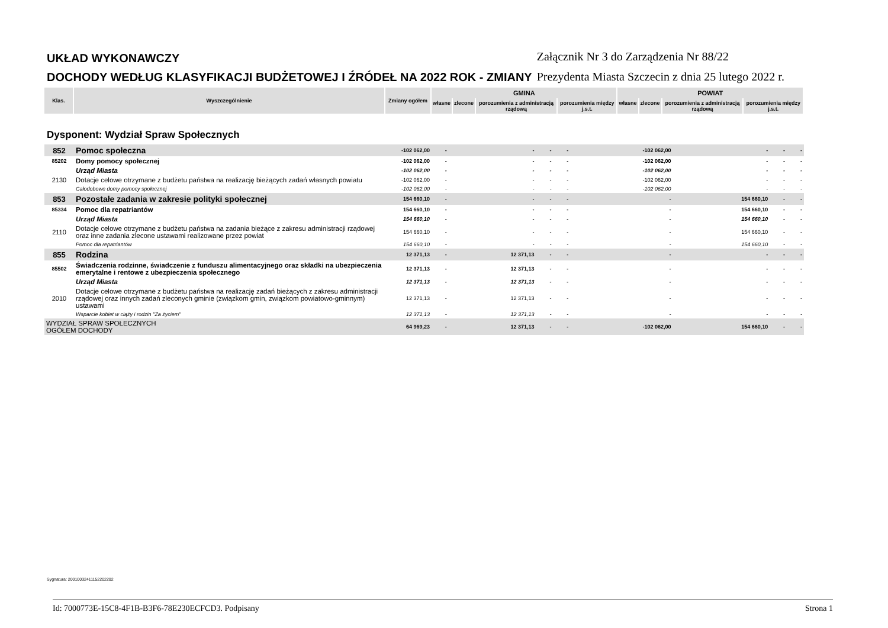UKŁAD WYKONAWCZY
DOCHODY WEDŁUG KLASYFIKACJI BUDŻETOWEJ I ŹRÓDEŁ NA 2022 ROK - ZMIANY
Załącznik Nr 3 do Zarządzenia Nr 88/22
Prezydenta Miasta Szczecin z dnia 25 lutego 2022 r.
| Klas. | Wyszczególnienie | Zmiany ogółem | GMINA | | | | POWIAT | | | |
| --- | --- | --- | --- | --- | --- | --- | --- | --- | --- | --- |
| | | | własne | zlecone | porozumienia z administracją rządową | porozumienia między j.s.t. | własne | zlecone | porozumienia z administracją rządową | porozumienia między j.s.t. |
Dysponent: Wydział Spraw Społecznych
| 852 | Pomoc społeczna | -102 062,00 | - | - | - | - | -102 062,00 | - | - | - |
| 85202 | Domy pomocy społecznej | -102 062,00 | - | - | - | - | -102 062,00 | - | - | - |
| | Urząd Miasta | -102 062,00 | - | - | - | - | -102 062,00 | - | - | - |
| 2130 | Dotacje celowe otrzymane z budżetu państwa na realizację bieżących zadań własnych powiatu | -102 062,00 | - | - | - | - | -102 062,00 | - | - | - |
| | Całodobowe domy pomocy społecznej | -102 062,00 | - | - | - | - | -102 062,00 | - | - | - |
| 853 | Pozostałe zadania w zakresie polityki społecznej | 154 660,10 | - | - | - | - | - | 154 660,10 | - | - |
| 85334 | Pomoc dla repatriantów | 154 660,10 | - | - | - | - | - | 154 660,10 | - | - |
| | Urząd Miasta | 154 660,10 | - | - | - | - | - | 154 660,10 | - | - |
| 2110 | Dotacje celowe otrzymane z budżetu państwa na zadania bieżące z zakresu administracji rządowej oraz inne zadania zlecone ustawami realizowane przez powiat | 154 660,10 | - | - | - | - | - | 154 660,10 | - | - |
| | Pomoc dla repatriantów | 154 660,10 | - | - | - | - | - | 154 660,10 | - | - |
| 855 | Rodzina | 12 371,13 | - | 12 371,13 | - | - | - | - | - | - |
| 85502 | Świadczenia rodzinne, świadczenie z funduszu alimentacyjnego oraz składki na ubezpieczenia emerytalne i rentowe z ubezpieczenia społecznego | 12 371,13 | - | 12 371,13 | - | - | - | - | - | - |
| | Urząd Miasta | 12 371,13 | - | 12 371,13 | - | - | - | - | - | - |
| 2010 | Dotacje celowe otrzymane z budżetu państwa na realizację zadań bieżących z zakresu administracji rządowej oraz innych zadań zleconych gminie (związkom gmin, związkom powiatowo-gminnym) ustawami | 12 371,13 | - | 12 371,13 | - | - | - | - | - | - |
| | Wsparcie kobiet w ciąży i rodzin "Za życiem" | 12 371,13 | - | 12 371,13 | - | - | - | - | - | - |
| WYDZIAŁ SPRAW SPOŁECZNYCH OGÓŁEM DOCHODY | | 64 969,23 | - | 12 371,13 | - | - | -102 062,00 | 154 660,10 | - | - |
Sygnatura: 20010032411152202202
Id: 7000773E-15C8-4F1B-B3F6-78E230ECFCD3. Podpisany Strona 1